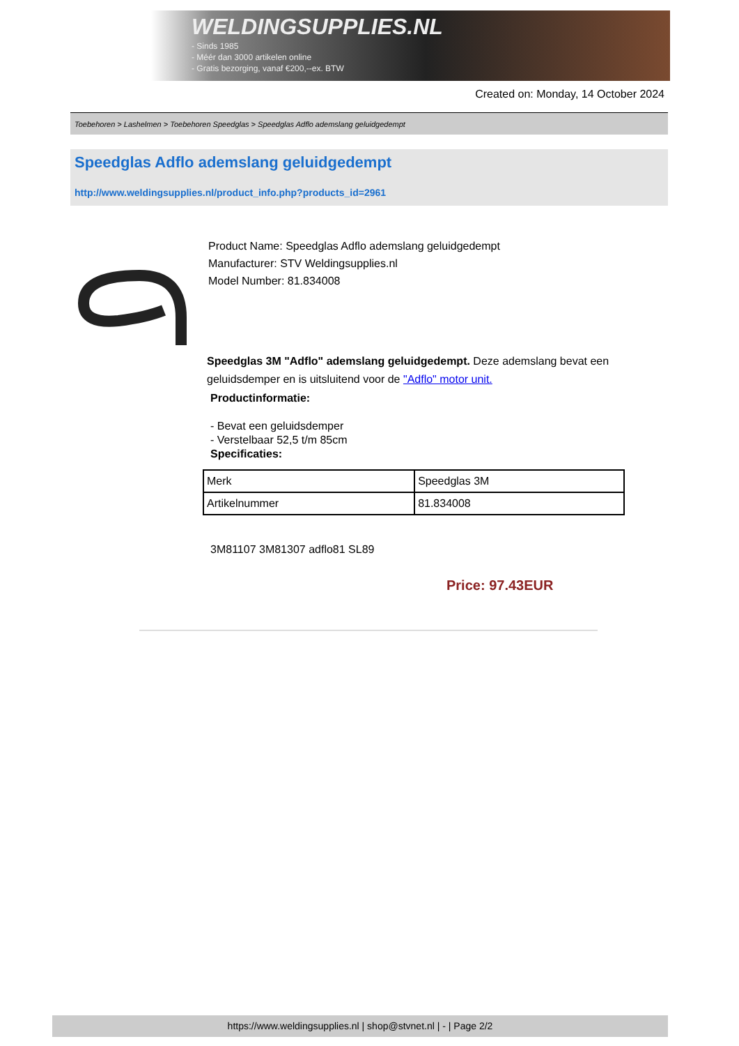WELDINGSUPPLIES.NL
- Sinds 1985
- Méér dan 3000 artikelen online
- Gratis bezorging, vanaf €200,--ex. BTW
Created on: Monday, 14 October 2024
Toebehoren > Lashelmen > Toebehoren Speedglas > Speedglas Adflo ademslang geluidgedempt
Speedglas Adflo ademslang geluidgedempt
http://www.weldingsupplies.nl/product_info.php?products_id=2961
Product Name: Speedglas Adflo ademslang geluidgedempt
Manufacturer: STV Weldingsupplies.nl
Model Number: 81.834008
Speedglas 3M "Adflo" ademslang geluidgedempt. Deze ademslang bevat een geluidsdemper en is uitsluitend voor de "Adflo" motor unit.
Productinformatie:
- Bevat een geluidsdemper
- Verstelbaar 52,5 t/m 85cm
Specificaties:
| Merk | Speedglas 3M |
| Artikelnummer | 81.834008 |
3M81107 3M81307 adflo81 SL89
Price: 97.43EUR
https://www.weldingsupplies.nl | shop@stvnet.nl | - | Page 2/2